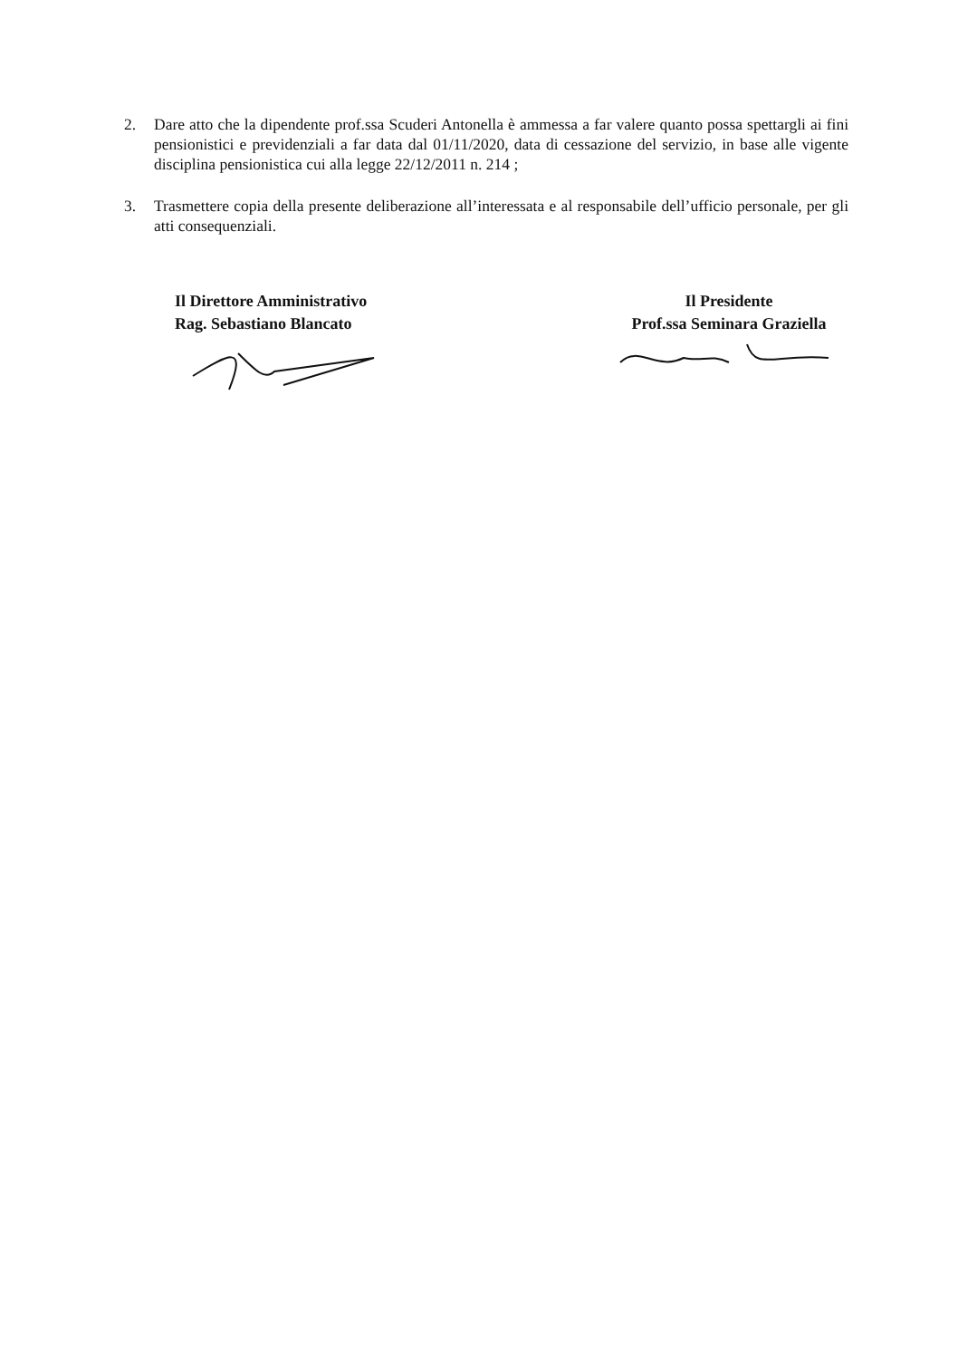2. Dare atto che la dipendente prof.ssa Scuderi Antonella è ammessa a far valere quanto possa spettargli ai fini pensionistici e previdenziali a far data dal 01/11/2020, data di cessazione del servizio, in base alle vigente disciplina pensionistica cui alla legge 22/12/2011 n. 214 ;
3. Trasmettere copia della presente deliberazione all’interessata e al responsabile dell’ufficio personale, per gli atti consequenziali.
Il Direttore Amministrativo
Rag. Sebastiano Blancato
Il Presidente
Prof.ssa Seminara Graziella